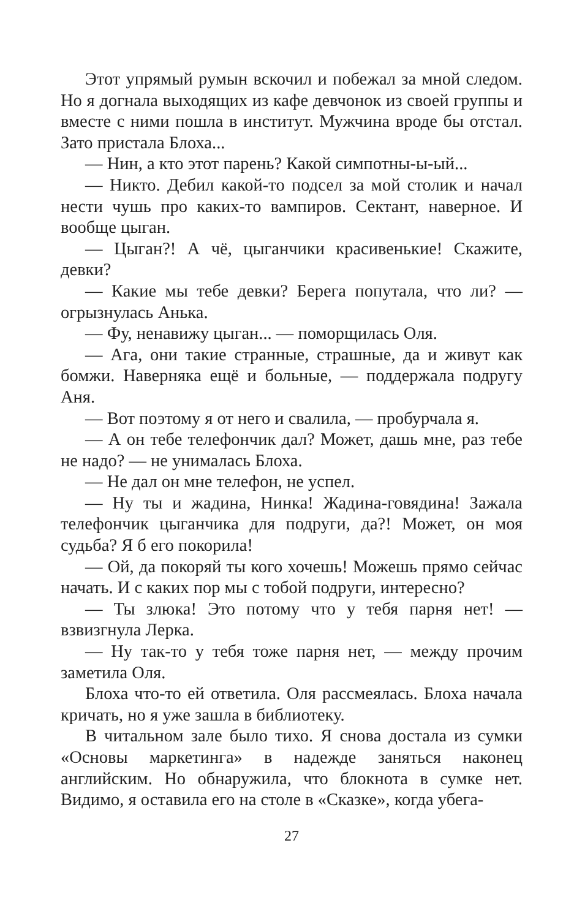Этот упрямый румын вскочил и побежал за мной следом. Но я догнала выходящих из кафе девчонок из своей группы и вместе с ними пошла в институт. Мужчина вроде бы отстал. Зато пристала Блоха...
— Нин, а кто этот парень? Какой симпотны-ы-ый...
— Никто. Дебил какой-то подсел за мой столик и начал нести чушь про каких-то вампиров. Сектант, наверное. И вообще цыган.
— Цыган?! А чё, цыганчики красивенькие! Скажите, девки?
— Какие мы тебе девки? Берега попутала, что ли? — огрызнулась Анька.
— Фу, ненавижу цыган... — поморщилась Оля.
— Ага, они такие странные, страшные, да и живут как бомжи. Наверняка ещё и больные, — поддержала подругу Аня.
— Вот поэтому я от него и свалила, — пробурчала я.
— А он тебе телефончик дал? Может, дашь мне, раз тебе не надо? — не унималась Блоха.
— Не дал он мне телефон, не успел.
— Ну ты и жадина, Нинка! Жадина-говядина! Зажала телефончик цыганчика для подруги, да?! Может, он моя судьба? Я б его покорила!
— Ой, да покоряй ты кого хочешь! Можешь прямо сейчас начать. И с каких пор мы с тобой подруги, интересно?
— Ты злюка! Это потому что у тебя парня нет! — взвизгнула Лерка.
— Ну так-то у тебя тоже парня нет, — между прочим заметила Оля.
Блоха что-то ей ответила. Оля рассмеялась. Блоха начала кричать, но я уже зашла в библиотеку.
В читальном зале было тихо. Я снова достала из сумки «Основы маркетинга» в надежде заняться наконец английским. Но обнаружила, что блокнота в сумке нет. Видимо, я оставила его на столе в «Сказке», когда убега-
27